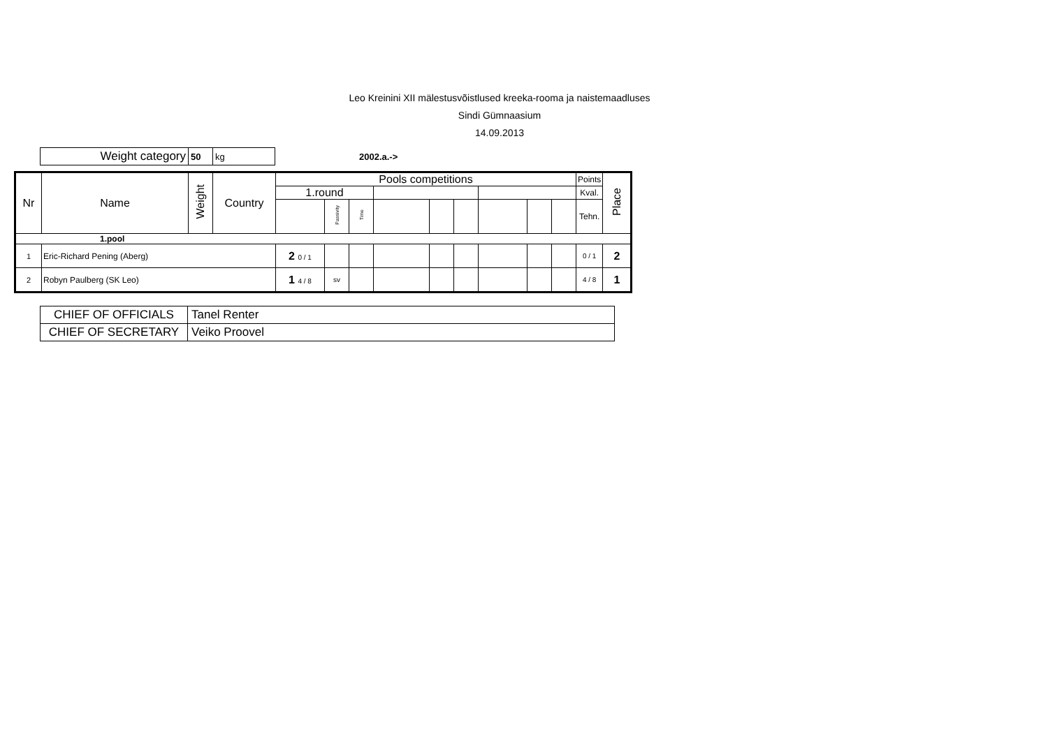Leo Kreinini XII mälestusvõistlused kreeka-rooma ja naistemaadluses
Sindi Gümnaasium
14.09.2013
| Weight category | 50 | kg |
2002.a.->
| Nr | Name | Weight | Country | Pools competitions | | | | | | | | | Points | Place |
| --- | --- | --- | --- | --- | --- | --- | --- | --- | --- | --- | --- | --- | --- | --- |
| | | | | 1.round | | | | | | | | | Kval. | |
| | | | | | Passivity | Time | | | | | | | Tehn. | |
| 1.pool | | | | | | | | | | | | | | |
| 1 | Eric-Richard Pening (Aberg) | | | 2 0 / 1 | | | | | | | | | 0 / 1 | 2 |
| 2 | Robyn Paulberg (SK Leo) | | | 1 4 / 8 | sv | | | | | | | | 4 / 8 | 1 |
| CHIEF OF OFFICIALS | Tanel Renter |
| CHIEF OF SECRETARY | Veiko Proovel |